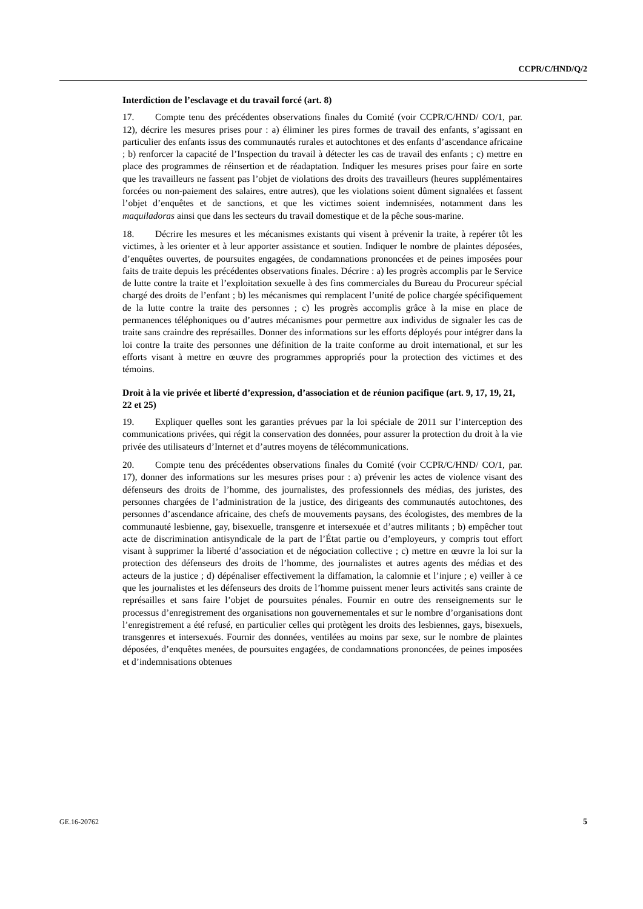CCPR/C/HND/Q/2
Interdiction de l’esclavage et du travail forcé (art. 8)
17. Compte tenu des précédentes observations finales du Comité (voir CCPR/C/HND/ CO/1, par. 12), décrire les mesures prises pour : a) éliminer les pires formes de travail des enfants, s’agissant en particulier des enfants issus des communautés rurales et autochtones et des enfants d’ascendance africaine ; b) renforcer la capacité de l’Inspection du travail à détecter les cas de travail des enfants ; c) mettre en place des programmes de réinsertion et de réadaptation. Indiquer les mesures prises pour faire en sorte que les travailleurs ne fassent pas l’objet de violations des droits des travailleurs (heures supplémentaires forcées ou non-paiement des salaires, entre autres), que les violations soient dûment signalées et fassent l’objet d’enquêtes et de sanctions, et que les victimes soient indemnisées, notamment dans les maquiladoras ainsi que dans les secteurs du travail domestique et de la pêche sous-marine.
18. Décrire les mesures et les mécanismes existants qui visent à prévenir la traite, à repérer tôt les victimes, à les orienter et à leur apporter assistance et soutien. Indiquer le nombre de plaintes déposées, d’enquêtes ouvertes, de poursuites engagées, de condamnations prononcées et de peines imposées pour faits de traite depuis les précédentes observations finales. Décrire : a) les progrès accomplis par le Service de lutte contre la traite et l’exploitation sexuelle à des fins commerciales du Bureau du Procureur spécial chargé des droits de l’enfant ; b) les mécanismes qui remplacent l’unité de police chargée spécifiquement de la lutte contre la traite des personnes ; c) les progrès accomplis grâce à la mise en place de permanences téléphoniques ou d’autres mécanismes pour permettre aux individus de signaler les cas de traite sans craindre des représailles. Donner des informations sur les efforts déployés pour intégrer dans la loi contre la traite des personnes une définition de la traite conforme au droit international, et sur les efforts visant à mettre en œuvre des programmes appropriés pour la protection des victimes et des témoins.
Droit à la vie privée et liberté d’expression, d’association et de réunion pacifique (art. 9, 17, 19, 21, 22 et 25)
19. Expliquer quelles sont les garanties prévues par la loi spéciale de 2011 sur l’interception des communications privées, qui régit la conservation des données, pour assurer la protection du droit à la vie privée des utilisateurs d’Internet et d’autres moyens de télécommunications.
20. Compte tenu des précédentes observations finales du Comité (voir CCPR/C/HND/ CO/1, par. 17), donner des informations sur les mesures prises pour : a) prévenir les actes de violence visant des défenseurs des droits de l’homme, des journalistes, des professionnels des médias, des juristes, des personnes chargées de l’administration de la justice, des dirigeants des communautés autochtones, des personnes d’ascendance africaine, des chefs de mouvements paysans, des écologistes, des membres de la communauté lesbienne, gay, bisexuelle, transgenre et intersexuée et d’autres militants ; b) empêcher tout acte de discrimination antisyndicale de la part de l’État partie ou d’employeurs, y compris tout effort visant à supprimer la liberté d’association et de négociation collective ; c) mettre en œuvre la loi sur la protection des défenseurs des droits de l’homme, des journalistes et autres agents des médias et des acteurs de la justice ; d) dépénaliser effectivement la diffamation, la calomnie et l’injure ; e) veiller à ce que les journalistes et les défenseurs des droits de l’homme puissent mener leurs activités sans crainte de représailles et sans faire l’objet de poursuites pénales. Fournir en outre des renseignements sur le processus d’enregistrement des organisations non gouvernementales et sur le nombre d’organisations dont l’enregistrement a été refusé, en particulier celles qui protègent les droits des lesbiennes, gays, bisexuels, transgenres et intersexués. Fournir des données, ventilées au moins par sexe, sur le nombre de plaintes déposées, d’enquêtes menées, de poursuites engagées, de condamnations prononcées, de peines imposées et d’indemnisations obtenues
GE.16-20762 5